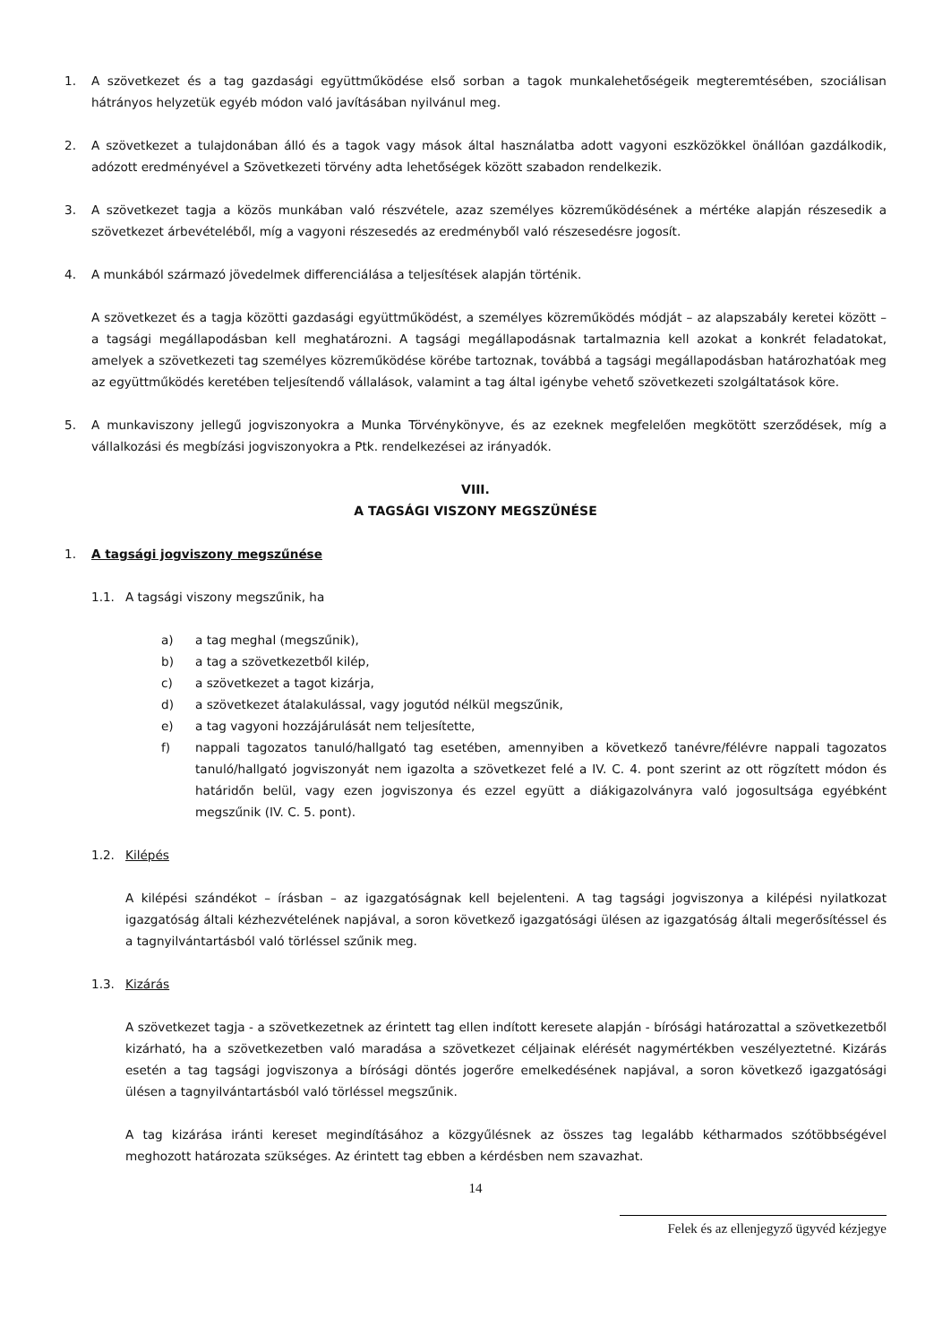1. A szövetkezet és a tag gazdasági együttműködése első sorban a tagok munkalehetőségeik megteremtésében, szociálisan hátrányos helyzetük egyéb módon való javításában nyilvánul meg.
2. A szövetkezet a tulajdonában álló és a tagok vagy mások által használatba adott vagyoni eszközökkel önállóan gazdálkodik, adózott eredményével a Szövetkezeti törvény adta lehetőségek között szabadon rendelkezik.
3. A szövetkezet tagja a közös munkában való részvétele, azaz személyes közreműködésének a mértéke alapján részesedik a szövetkezet árbevételéből, míg a vagyoni részesedés az eredményből való részesedésre jogosít.
4. A munkából származó jövedelmek differenciálása a teljesítések alapján történik.
A szövetkezet és a tagja közötti gazdasági együttműködést, a személyes közreműködés módját – az alapszabály keretei között – a tagsági megállapodásban kell meghatározni. A tagsági megállapodásnak tartalmaznia kell azokat a konkrét feladatokat, amelyek a szövetkezeti tag személyes közreműködése körébe tartoznak, továbbá a tagsági megállapodásban határozhatóak meg az együttműködés keretében teljesítendő vállalások, valamint a tag által igénybe vehető szövetkezeti szolgáltatások köre.
5. A munkaviszony jellegű jogviszonyokra a Munka Törvénykönyve, és az ezeknek megfelelően megkötött szerződések, míg a vállalkozási és megbízási jogviszonyokra a Ptk. rendelkezései az irányadók.
VIII.
A TAGSÁGI VISZONY MEGSZÜNÉSE
1. A tagsági jogviszony megszűnése
1.1. A tagsági viszony megszűnik, ha
a) a tag meghal (megszűnik),
b) a tag a szövetkezetből kilép,
c) a szövetkezet a tagot kizárja,
d) a szövetkezet átalakulással, vagy jogutód nélkül megszűnik,
e) a tag vagyoni hozzájárulását nem teljesítette,
f) nappali tagozatos tanuló/hallgató tag esetében, amennyiben a következő tanévre/félévre nappali tagozatos tanuló/hallgató jogviszonyát nem igazolta a szövetkezet felé a IV. C. 4. pont szerint az ott rögzített módon és határidőn belül, vagy ezen jogviszonya és ezzel együtt a diákigazolványra való jogosultsága egyébként megszűnik (IV. C. 5. pont).
1.2. Kilépés
A kilépési szándékot – írásban – az igazgatóságnak kell bejelenteni. A tag tagsági jogviszonya a kilépési nyilatkozat igazgatóság általi kézhezvételének napjával, a soron következő igazgatósági ülésen az igazgatóság általi megerősítéssel és a tagnyilvántartásból való törléssel szűnik meg.
1.3. Kizárás
A szövetkezet tagja - a szövetkezetnek az érintett tag ellen indított keresete alapján - bírósági határozattal a szövetkezetből kizárható, ha a szövetkezetben való maradása a szövetkezet céljainak elérését nagymértékben veszélyeztetné. Kizárás esetén a tag tagsági jogviszonya a bírósági döntés jogerőre emelkedésének napjával, a soron következő igazgatósági ülésen a tagnyilvántartásból való törléssel megszűnik.
A tag kizárása iránti kereset megindításához a közgyűlésnek az összes tag legalább kétharmados szótöbbségével meghozott határozata szükséges. Az érintett tag ebben a kérdésben nem szavazhat.
14
Felek és az ellenjegyző ügyvéd kézjegye